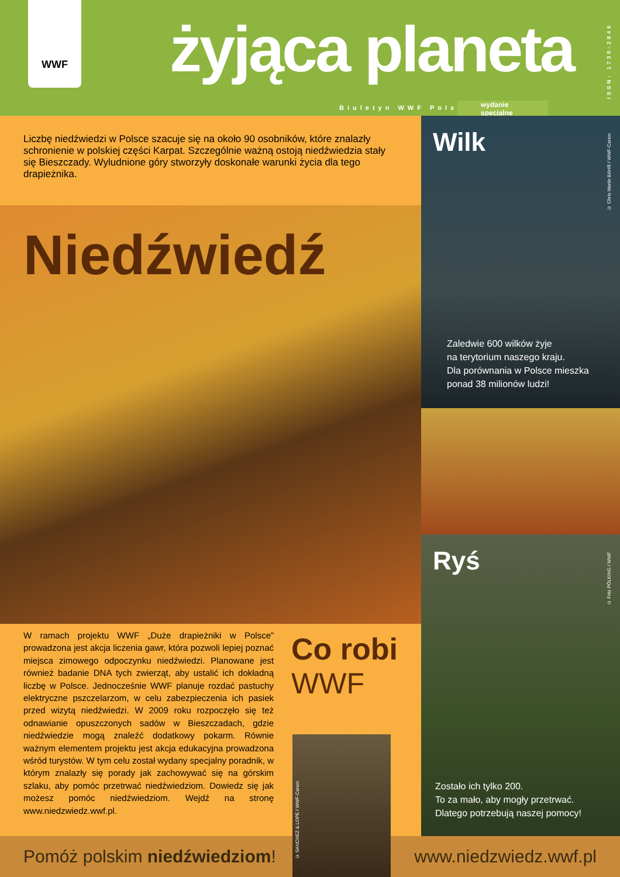WWF
żyjąca planeta
Biuletyn WWF Polska
wydanie
specjalne
ISSN: 1730-2846
Liczbę niedźwiedzi w Polsce szacuje się na około 90 osobników, które znalazły schronienie w polskiej części Karpat. Szczególnie ważną ostoją niedźwiedzia stały się Bieszczady. Wyludnione góry stworzyły doskonałe warunki życia dla tego drapieżnika.
Niedźwiedź
Wilk
© Chris Martin BAHR / WWF-Canon
Zaledwie 600 wilków żyje
na terytorium naszego kraju.
Dla porównania w Polsce mieszka
ponad 38 milionów ludzi!
Ryś
© Fritz PÖLKING / WWF
Zostało ich tylko 200.
To za mało, aby mogły przetrwać.
Dlatego potrzebują naszej pomocy!
W ramach projektu WWF „Duże drapieżniki w Polsce” prowadzona jest akcja liczenia gawr, która pozwoli lepiej poznać miejsca zimowego odpoczynku niedźwiedzi. Planowane jest również badanie DNA tych zwierząt, aby ustalić ich dokładną liczbę w Polsce. Jednocześnie WWF planuje rozdać pastuchy elektryczne pszczelarzom, w celu zabezpieczenia ich pasiek przed wizytą niedźwiedzi. W 2009 roku rozpoczęło się też odnawianie opuszczonych sadów w Bieszczadach, gdzie niedźwiedzie mogą znaleźć dodatkowy pokarm. Równie ważnym elementem projektu jest akcja edukacyjna prowadzona wśród turystów. W tym celu został wydany specjalny poradnik, w którym znalazły się porady jak zachowywać się na górskim szlaku, aby pomóc przetrwać niedźwiedziom. Dowiedz się jak możesz pomóc niedźwiedziom. Wejdź na stronę www.niedzwiedz.wwf.pl.
Co robi
WWF
Pomóż polskim niedźwiedziom! www.niedzwiedz.wwf.pl
© SANCHEZ & LOPE / WWF-Canon